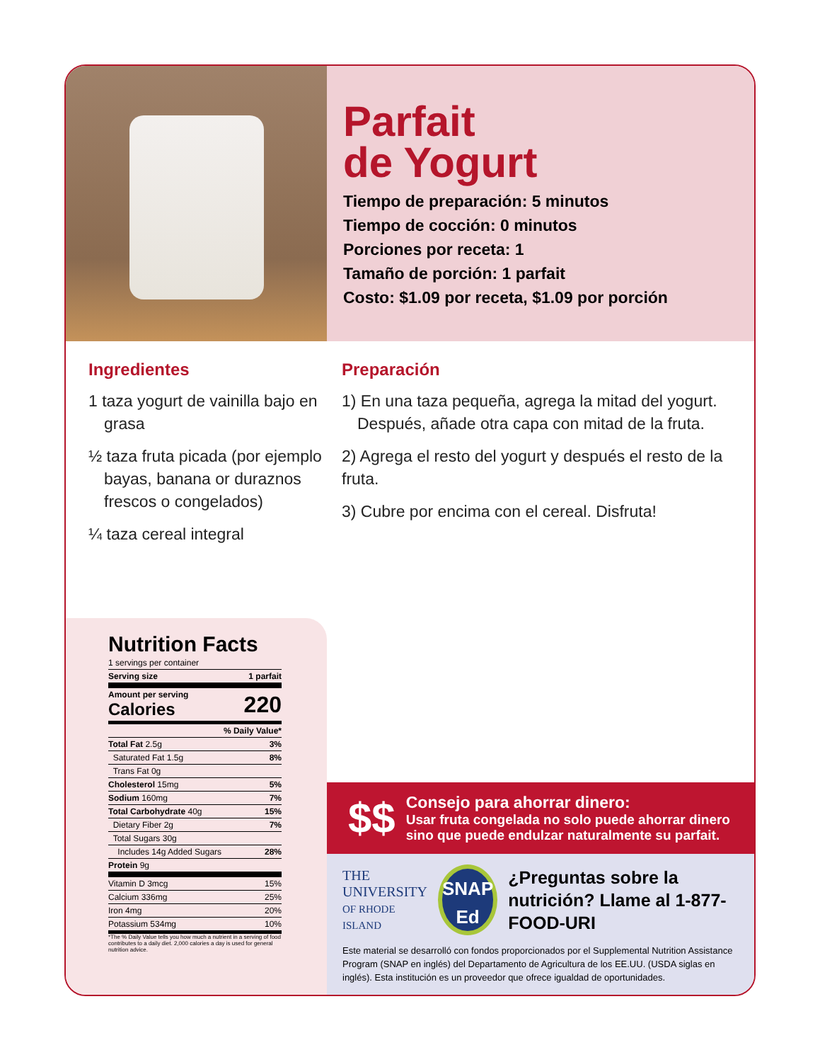Parfait
de Yogurt
Tiempo de preparación: 5 minutos
Tiempo de cocción: 0 minutos
Porciones por receta: 1
Tamaño de porción: 1 parfait
Costo: $1.09 por receta, $1.09 por porción
Ingredientes
1 taza yogurt de vainilla bajo en grasa
½ taza fruta picada (por ejemplo bayas, banana or duraznos frescos o congelados)
¼ taza cereal integral
Preparación
1) En una taza pequeña, agrega la mitad del yogurt. Después, añade otra capa con mitad de la fruta.
2) Agrega el resto del yogurt y después el resto de la fruta.
3) Cubre por encima con el cereal. Disfruta!
Nutrition Facts
| 1 servings per container | |
| Serving size | 1 parfait |
| Amount per serving Calories | 220 |
| | % Daily Value* |
| Total Fat 2.5g | 3% |
| Saturated Fat 1.5g | 8% |
| Trans Fat 0g | |
| Cholesterol 15mg | 5% |
| Sodium 160mg | 7% |
| Total Carbohydrate 40g | 15% |
| Dietary Fiber 2g | 7% |
| Total Sugars 30g | |
| Includes 14g Added Sugars | 28% |
| Protein 9g | |
| Vitamin D 3mcg | 15% |
| Calcium 336mg | 25% |
| Iron 4mg | 20% |
| Potassium 534mg | 10% |
*The % Daily Value tells you how much a nutrient in a serving of food contributes to a daily diet. 2,000 calories a day is used for general nutrition advice.
$$
Consejo para ahorrar dinero:
Usar fruta congelada no solo puede ahorrar dinero sino que puede endulzar naturalmente su parfait.
THE
UNIVERSITY
OF RHODE ISLAND
SNAP
Ed
¿Preguntas sobre la nutrición? Llame al 1-877-FOOD-URI
Este material se desarrolló con fondos proporcionados por el Supplemental Nutrition Assistance Program (SNAP en inglés) del Departamento de Agricultura de los EE.UU. (USDA siglas en inglés). Esta institución es un proveedor que ofrece igualdad de oportunidades.